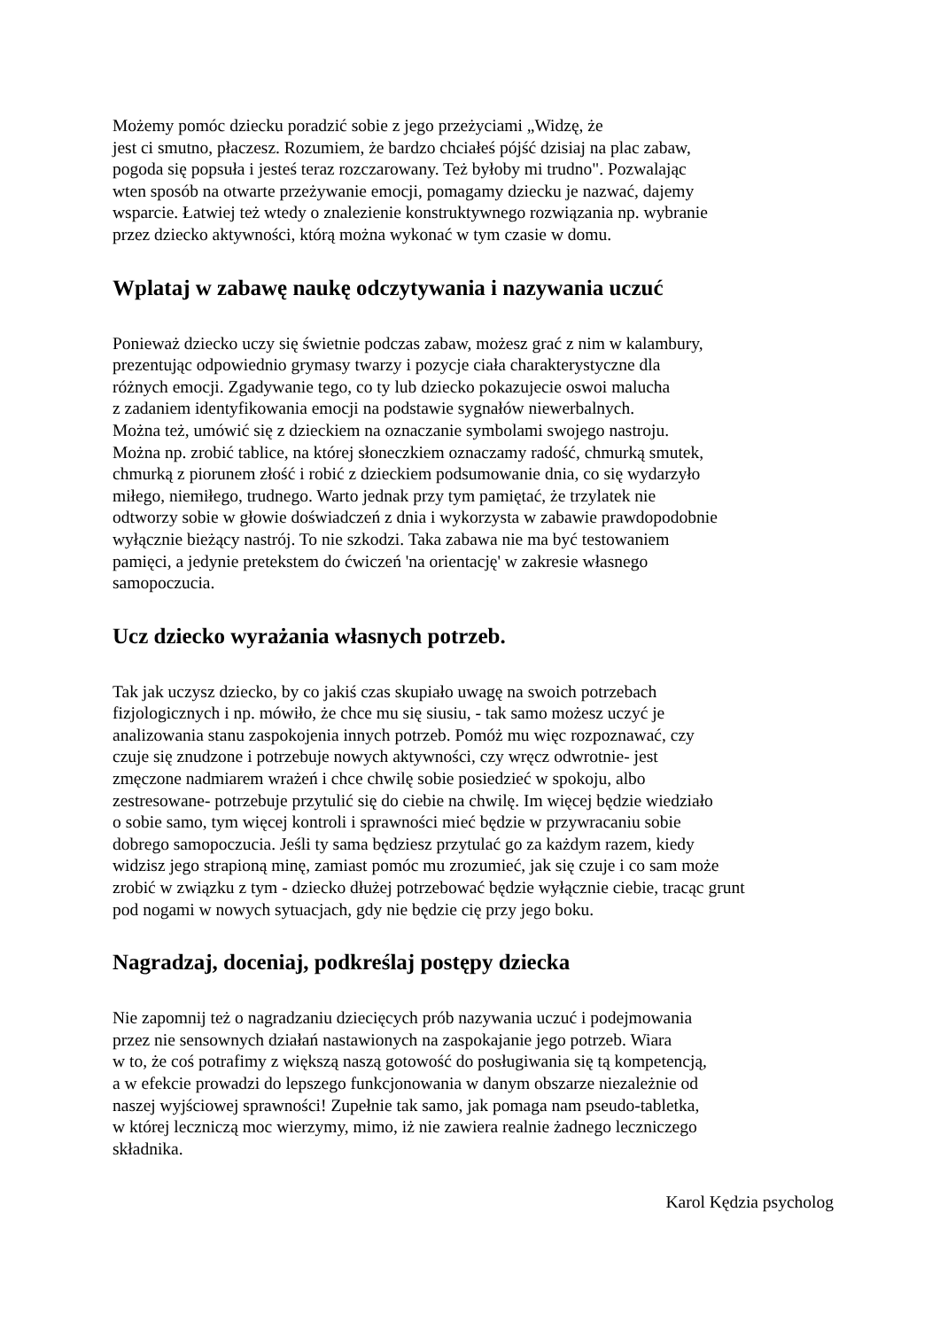Możemy pomóc dziecku poradzić sobie z jego przeżyciami „Widzę, że
jest ci smutno, płaczesz. Rozumiem, że bardzo chciałeś pójść dzisiaj na plac zabaw,
pogoda się popsuła i jesteś teraz rozczarowany. Też byłoby mi trudno". Pozwalając
wten sposób na otwarte przeżywanie emocji, pomagamy dziecku je nazwać, dajemy
wsparcie. Łatwiej też wtedy o znalezienie konstruktywnego rozwiązania np. wybranie
przez dziecko aktywności, którą można wykonać w tym czasie w domu.
Wplataj w zabawę naukę odczytywania i nazywania uczuć
Ponieważ dziecko uczy się świetnie podczas zabaw, możesz grać z nim w kalambury,
prezentując odpowiednio grymasy twarzy i pozycje ciała charakterystyczne dla
różnych emocji. Zgadywanie tego, co ty lub dziecko pokazujecie oswoi malucha
z zadaniem identyfikowania emocji na podstawie sygnałów niewerbalnych.
Można też, umówić się z dzieckiem na oznaczanie symbolami swojego nastroju.
Można np. zrobić tablice, na której słoneczkiem oznaczamy radość, chmurką smutek,
chmurką z piorunem złość i robić z dzieckiem podsumowanie dnia, co się wydarzyło
miłego, niemiłego, trudnego. Warto jednak przy tym pamiętać, że trzylatek nie
odtworzy sobie w głowie doświadczeń z dnia i wykorzysta w zabawie prawdopodobnie
wyłącznie bieżący nastrój. To nie szkodzi. Taka zabawa nie ma być testowaniem
pamięci, a jedynie pretekstem do ćwiczeń 'na orientację' w zakresie własnego
samopoczucia.
Ucz dziecko wyrażania własnych potrzeb.
Tak jak uczysz dziecko, by co jakiś czas skupiało uwagę na swoich potrzebach
fizjologicznych i np. mówiło, że chce mu się siusiu, - tak samo możesz uczyć je
analizowania stanu zaspokojenia innych potrzeb. Pomóż mu więc rozpoznawać, czy
czuje się znudzone i potrzebuje nowych aktywności, czy wręcz odwrotnie- jest
zmęczone nadmiarem wrażeń i chce chwilę sobie posiedzieć w spokoju, albo
zestresowane- potrzebuje przytulić się do ciebie na chwilę. Im więcej będzie wiedziało
o sobie samo, tym więcej kontroli i sprawności mieć będzie w przywracaniu sobie
dobrego samopoczucia. Jeśli ty sama będziesz przytulać go za każdym razem, kiedy
widzisz jego strapioną minę, zamiast pomóc mu zrozumieć, jak się czuje i co sam może
zrobić w związku z tym - dziecko dłużej potrzebować będzie wyłącznie ciebie, tracąc grunt
pod nogami w nowych sytuacjach, gdy nie będzie cię przy jego boku.
Nagradzaj, doceniaj, podkreślaj postępy dziecka
Nie zapomnij też o nagradzaniu dziecięcych prób nazywania uczuć i podejmowania
przez nie sensownych działań nastawionych na zaspokajanie jego potrzeb. Wiara
w to, że coś potrafimy z większą naszą gotowość do posługiwania się tą kompetencją,
a w efekcie prowadzi do lepszego funkcjonowania w danym obszarze niezależnie od
naszej wyjściowej sprawności! Zupełnie tak samo, jak pomaga nam pseudo-tabletka,
w której leczniczą moc wierzymy, mimo, iż nie zawiera realnie żadnego leczniczego
składnika.
Karol Kędzia psycholog